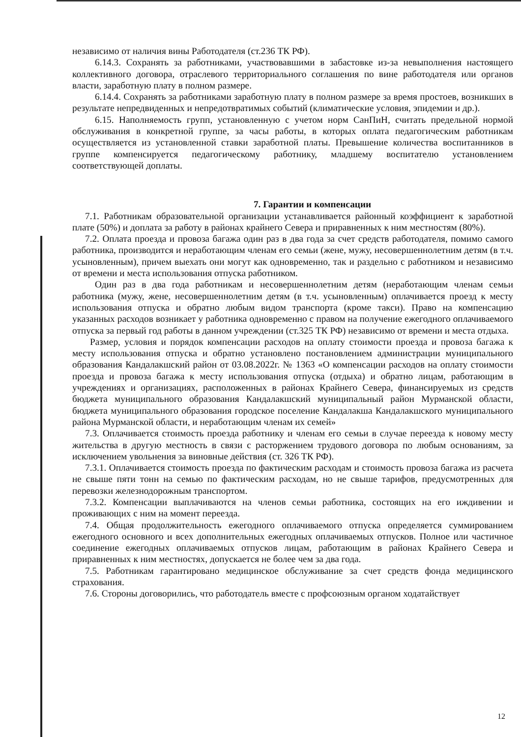независимо от наличия вины Работодателя (ст.236 ТК РФ).
6.14.3. Сохранять за работниками, участвовавшими в забастовке из-за невыполнения настоящего коллективного договора, отраслевого территориального соглашения по вине работодателя или органов власти, заработную плату в полном размере.
6.14.4. Сохранять за работниками заработную плату в полном размере за время простоев, возникших в результате непредвиденных и непредотвратимых событий (климатические условия, эпидемии и др.).
6.15. Наполняемость групп, установленную с учетом норм СанПиН, считать предельной нормой обслуживания в конкретной группе, за часы работы, в которых оплата педагогическим работникам осуществляется из установленной ставки заработной платы. Превышение количества воспитанников в группе компенсируется педагогическому работнику, младшему воспитателю установлением соответствующей доплаты.
7. Гарантии и компенсации
7.1. Работникам образовательной организации устанавливается районный коэффициент к заработной плате (50%) и доплата за работу в районах крайнего Севера и приравненных к ним местностям (80%).
7.2. Оплата проезда и провоза багажа один раз в два года за счет средств работодателя, помимо самого работника, производится и неработающим членам его семьи (жене, мужу, несовершеннолетним детям (в т.ч. усыновленным), причем выехать они могут как одновременно, так и раздельно с работником и независимо от времени и места использования отпуска работником.
Один раз в два года работникам и несовершеннолетним детям (неработающим членам семьи работника (мужу, жене, несовершеннолетним детям (в т.ч. усыновленным) оплачивается проезд к месту использования отпуска и обратно любым видом транспорта (кроме такси). Право на компенсацию указанных расходов возникает у работника одновременно с правом на получение ежегодного оплачиваемого отпуска за первый год работы в данном учреждении (ст.325 ТК РФ) независимо от времени и места отдыха.
Размер, условия и порядок компенсации расходов на оплату стоимости проезда и провоза багажа к месту использования отпуска и обратно установлено постановлением администрации муниципального образования Кандалакшский район от 03.08.2022г. № 1363 «О компенсации расходов на оплату стоимости проезда и провоза багажа к месту использования отпуска (отдыха) и обратно лицам, работающим в учреждениях и организациях, расположенных в районах Крайнего Севера, финансируемых из средств бюджета муниципального образования Кандалакшский муниципальный район Мурманской области, бюджета муниципального образования городское поселение Кандалакша Кандалакшского муниципального района Мурманской области, и неработающим членам их семей»
7.3. Оплачивается стоимость проезда работнику и членам его семьи в случае переезда к новому месту жительства в другую местность в связи с расторжением трудового договора по любым основаниям, за исключением увольнения за виновные действия (ст. 326 ТК РФ).
7.3.1. Оплачивается стоимость проезда по фактическим расходам и стоимость провоза багажа из расчета не свыше пяти тонн на семью по фактическим расходам, но не свыше тарифов, предусмотренных для перевозки железнодорожным транспортом.
7.3.2. Компенсации выплачиваются на членов семьи работника, состоящих на его иждивении и проживающих с ним на момент переезда.
7.4. Общая продолжительность ежегодного оплачиваемого отпуска определяется суммированием ежегодного основного и всех дополнительных ежегодных оплачиваемых отпусков. Полное или частичное соединение ежегодных оплачиваемых отпусков лицам, работающим в районах Крайнего Севера и приравненных к ним местностях, допускается не более чем за два года.
7.5. Работникам гарантировано медицинское обслуживание за счет средств фонда медицинского страхования.
7.6. Стороны договорились, что работодатель вместе с профсоюзным органом ходатайствует
12